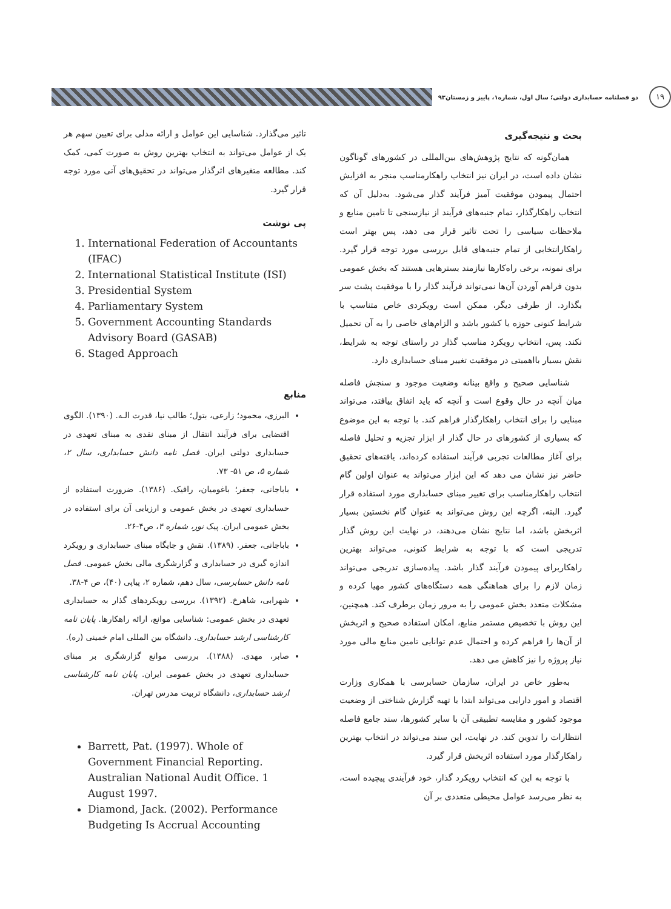۱۹
دو فصلنامه حسابداری دولتی؛ سال اول، شماره۱، پاییز و زمستان۹۳
بحث و نتیجه‌گیری
همان‌گونه که نتایج پژوهش‌های بین‌المللی در کشورهای گوناگون نشان داده است، در ایران نیز انتخاب راهکارمناسب منجر به افزایش احتمال پیمودن موفقیت آمیز فرآیند گذار می‌شود. به‌دلیل آن که انتخاب راهکارگذار، تمام جنبه‌های فرآیند از نیازسنجی تا تامین منابع و ملاحظات سیاسی را تحت تاثیر قرار می دهد، پس بهتر است راهکارانتخابی از تمام جنبه‌های قابل بررسی مورد توجه قرار گیرد. برای نمونه، برخی راه‌کارها نیازمند بسترهایی هستند که بخش عمومی بدون فراهم آوردن آن‌ها نمی‌تواند فرآیند گذار را با موفقیت پشت سر بگذارد. از طرفی دیگر، ممکن است رویکردی خاص متناسب با شرایط کنونی حوزه یا کشور باشد و الزام‌های خاصی را به آن تحمیل نکند. پس، انتخاب رویکرد مناسب گذار در راستای توجه به شرایط، نقش بسیار بااهمیتی در موفقیت تغییر مبنای حسابداری دارد.
شناسایی صحیح و واقع بینانه وضعیت موجود و سنجش فاصله میان آنچه در حال وقوع است و آنچه که باید اتفاق بیافتد، می‌تواند مبنایی را برای انتخاب راهکارگذار فراهم کند. با توجه به این موضوع که بسیاری از کشورهای در حال گذار از ابزار تجزیه و تحلیل فاصله برای آغاز مطالعات تجربی فرآیند استفاده کرده‌اند، یافته‌های تحقیق حاضر نیز نشان می دهد که این ابزار می‌تواند به عنوان اولین گام انتخاب راهکارمناسب برای تغییر مبنای حسابداری مورد استفاده قرار گیرد. البته، اگرچه این روش می‌تواند به عنوان گام نخستین بسیار اثربخش باشد، اما نتایج نشان می‌دهند، در نهایت این روش گذار تدریجی است که با توجه به شرایط کنونی، می‌تواند بهترین راهکاربرای پیمودن فرآیند گذار باشد. پیاده‌سازی تدریجی می‌تواند زمان لازم را برای هماهنگی همه دستگاه‌های کشور مهیا کرده و مشکلات متعدد بخش عمومی را به مرور زمان برطرف کند. همچنین، این روش با تخصیص مستمر منابع، امکان استفاده صحیح و اثربخش از آن‌ها را فراهم کرده و احتمال عدم توانایی تامین منابع مالی مورد نیاز پروژه را نیز کاهش می دهد.
به‌طور خاص در ایران، سازمان حسابرسی با همکاری وزارت اقتصاد و امور دارایی می‌تواند ابتدا با تهیه گزارش شناختی از وضعیت موجود کشور و مقایسه تطبیقی آن با سایر کشورها، سند جامع فاصله انتظارات را تدوین کند. در نهایت، این سند می‌تواند در انتخاب بهترین راهکارگذار مورد استفاده اثربخش قرار گیرد.
با توجه به این که انتخاب رویکرد گذار، خود فرآیندی پیچیده است، به نظر می‌رسد عوامل محیطی متعددی بر آن
تاثیر می‌گذارد. شناسایی این عوامل و ارائه مدلی برای تعیین سهم هر یک از عوامل می‌تواند به انتخاب بهترین روش به صورت کمی، کمک کند. مطالعه متغیرهای اثرگذار می‌تواند در تحقیق‌های آتی مورد توجه قرار گیرد.
پی نوشت
1. International Federation of Accountants (IFAC)
2. International Statistical Institute (ISI)
3. Presidential System
4. Parliamentary System
5. Government Accounting Standards Advisory Board (GASAB)
6. Staged Approach
منابع
البرزی، محمود؛ زارعی، بتول؛ طالب نیا، قدرت الـه. (۱۳۹۰). الگوی اقتضایی برای فرآیند انتقال از مبنای نقدی به مبنای تعهدی در حسابداری دولتی ایران. فصل نامه دانش حسابداری، سال ۲، شماره ۵، ص ۵۱- ۷۳.
باباجانی، جعفر؛ باغومیان، رافیک. (۱۳۸۶). ضرورت استفاده از حسابداری تعهدی در بخش عمومی و ارزیابی آن برای استفاده در بخش عمومی ایران. پیک نور، شماره ۴، ص۴-۲۶.
باباجانی، جعفر. (۱۳۸۹). نقش و جایگاه مبنای حسابداری و رویکرد اندازه گیری در حسابداری و گزارشگری مالی بخش عمومی. فصل نامه دانش حسابرسی، سال دهم، شماره ۲، پیاپی (۴۰)، ص ۴-۳۸.
شهرابی، شاهرخ. (۱۳۹۲). بررسی رویکردهای گذار به حسابداری تعهدی در بخش عمومی: شناسایی موانع، ارائه راهکارها. پایان نامه کارشناسی ارشد حسابداری. دانشگاه بین المللی امام خمینی (ره).
صابر، مهدی. (۱۳۸۸). بررسی موانع گزارشگری بر مبنای حسابداری تعهدی در بخش عمومی ایران. پایان نامه کارشناسی ارشد حسابداری، دانشگاه تربیت مدرس تهران.
Barrett, Pat. (1997). Whole of Government Financial Reporting. Australian National Audit Office. 1 August 1997.
Diamond, Jack. (2002). Performance Budgeting Is Accrual Accounting